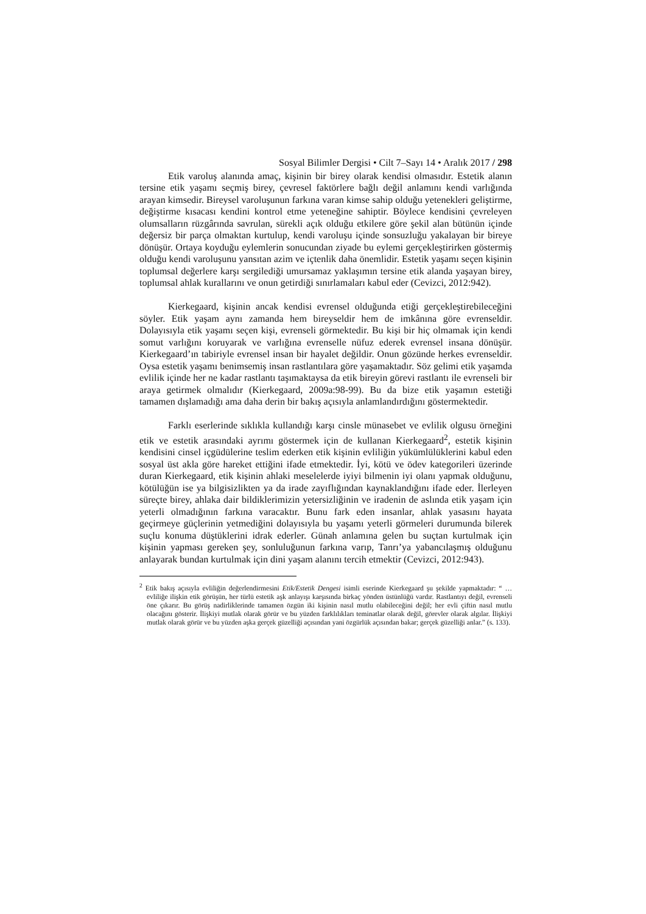Sosyal Bilimler Dergisi • Cilt 7–Sayı 14 • Aralık 2017 / 298
Etik varoluş alanında amaç, kişinin bir birey olarak kendisi olmasıdır. Estetik alanın tersine etik yaşamı seçmiş birey, çevresel faktörlere bağlı değil anlamını kendi varlığında arayan kimsedir. Bireysel varoluşunun farkına varan kimse sahip olduğu yetenekleri geliştirme, değiştirme kısacası kendini kontrol etme yeteneğine sahiptir. Böylece kendisini çevreleyen olumsalların rüzgârında savrulan, sürekli açık olduğu etkilere göre şekil alan bütünün içinde değersiz bir parça olmaktan kurtulup, kendi varoluşu içinde sonsuzluğu yakalayan bir bireye dönüşür. Ortaya koyduğu eylemlerin sonucundan ziyade bu eylemi gerçekleştirirken göstermiş olduğu kendi varoluşunu yansıtan azim ve içtenlik daha önemlidir. Estetik yaşamı seçen kişinin toplumsal değerlere karşı sergilediği umursamaz yaklaşımın tersine etik alanda yaşayan birey, toplumsal ahlak kurallarını ve onun getirdiği sınırlamaları kabul eder (Cevizci, 2012:942).
Kierkegaard, kişinin ancak kendisi evrensel olduğunda etiği gerçekleştirebileceğini söyler. Etik yaşam aynı zamanda hem bireyseldir hem de imkânına göre evrenseldir. Dolayısıyla etik yaşamı seçen kişi, evrenseli görmektedir. Bu kişi bir hiç olmamak için kendi somut varlığını koruyarak ve varlığına evrenselle nüfuz ederek evrensel insana dönüşür. Kierkegaard’ın tabiriyle evrensel insan bir hayalet değildir. Onun gözünde herkes evrenseldir. Oysa estetik yaşamı benimsemiş insan rastlantılara göre yaşamaktadır. Söz gelimi etik yaşamda evlilik içinde her ne kadar rastlantı taşımaktaysa da etik bireyin görevi rastlantı ile evrenseli bir araya getirmek olmalıdır (Kierkegaard, 2009a:98-99). Bu da bize etik yaşamın estetiği tamamen dışlamadığı ama daha derin bir bakış açısıyla anlamlandırdığını göstermektedir.
Farklı eserlerinde sıklıkla kullandığı karşı cinsle münasebet ve evlilik olgusu örneğini etik ve estetik arasındaki ayrımı göstermek için de kullanan Kierkegaard<sup>2</sup>, estetik kişinin kendisini cinsel içgüdülerine teslim ederken etik kişinin evliliğin yükümlülüklerini kabul eden sosyal üst akla göre hareket ettiğini ifade etmektedir. İyi, kötü ve ödev kategorileri üzerinde duran Kierkegaard, etik kişinin ahlaki meselelerde iyiyi bilmenin iyi olanı yapmak olduğunu, kötülüğün ise ya bilgisizlikten ya da irade zayıflığından kaynaklandığını ifade eder. İlerleyen süreçte birey, ahlaka dair bildiklerimizin yetersizliğinin ve iradenin de aslında etik yaşam için yeterli olmadığının farkına varacaktır. Bunu fark eden insanlar, ahlak yasasını hayata geçirmeye güçlerinin yetmediğini dolayısıyla bu yaşamı yeterli görmeleri durumunda bilerek suçlu konuma düştüklerini idrak ederler. Günah anlamına gelen bu suçtan kurtulmak için kişinin yapması gereken şey, sonluluğunun farkına varıp, Tanrı’ya yabancılaşmış olduğunu anlayarak bundan kurtulmak için dini yaşam alanını tercih etmektir (Cevizci, 2012:943).
<sup>2</sup> Etik bakış açısıyla evliliğin değerlendirmesini Etik/Estetik Dengesi isimli eserinde Kierkegaard şu şekilde yapmaktadır: “ … evliliğe ilişkin etik görüşün, her türlü estetik aşk anlayışı karşısında birkaç yönden üstünlüğü vardır. Rastlantıyı değil, evrenseli öne çıkarır. Bu görüş nadirliklerinde tamamen özgün iki kişinin nasıl mutlu olabileceğini değil; her evli çiftin nasıl mutlu olacağını gösterir. İlişkiyi mutlak olarak görür ve bu yüzden farklılıkları teminatlar olarak değil, görevler olarak algılar. İlişkiyi mutlak olarak görür ve bu yüzden aşka gerçek güzelliği açısından yani özgürlük açısından bakar; gerçek güzelliği anlar.” (s. 133).